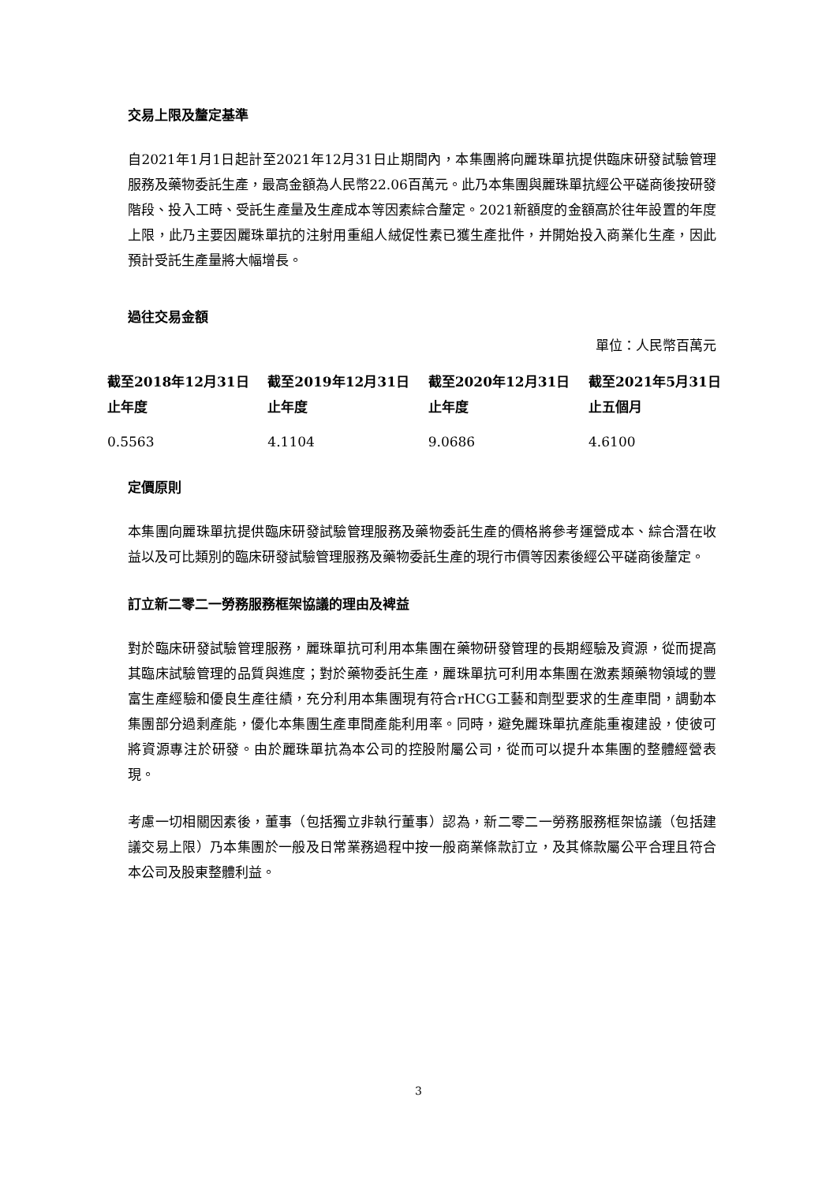交易上限及釐定基準
自2021年1月1日起計至2021年12月31日止期間內，本集團將向麗珠單抗提供臨床研發試驗管理服務及藥物委託生產，最高金額為人民幣22.06百萬元。此乃本集團與麗珠單抗經公平磋商後按研發階段、投入工時、受託生產量及生產成本等因素綜合釐定。2021新額度的金額高於往年設置的年度上限，此乃主要因麗珠單抗的注射用重組人絨促性素已獲生產批件，并開始投入商業化生產，因此預計受託生產量將大幅增長。
過往交易金額
單位：人民幣百萬元
| 截至2018年12月31日 止年度 | 截至2019年12月31日 止年度 | 截至2020年12月31日 止年度 | 截至2021年5月31日 止五個月 |
| --- | --- | --- | --- |
| 0.5563 | 4.1104 | 9.0686 | 4.6100 |
定價原則
本集團向麗珠單抗提供臨床研發試驗管理服務及藥物委託生產的價格將參考運營成本、綜合潛在收益以及可比類別的臨床研發試驗管理服務及藥物委託生產的現行市價等因素後經公平磋商後釐定。
訂立新二零二一勞務服務框架協議的理由及裨益
對於臨床研發試驗管理服務，麗珠單抗可利用本集團在藥物研發管理的長期經驗及資源，從而提高其臨床試驗管理的品質與進度；對於藥物委託生產，麗珠單抗可利用本集團在激素類藥物領域的豐富生產經驗和優良生產往績，充分利用本集團現有符合rHCG工藝和劑型要求的生產車間，調動本集團部分過剩產能，優化本集團生產車間產能利用率。同時，避免麗珠單抗產能重複建設，使彼可將資源專注於研發。由於麗珠單抗為本公司的控股附屬公司，從而可以提升本集團的整體經營表現。
考慮一切相關因素後，董事（包括獨立非執行董事）認為，新二零二一勞務服務框架協議（包括建議交易上限）乃本集團於一般及日常業務過程中按一般商業條款訂立，及其條款屬公平合理且符合本公司及股東整體利益。
3